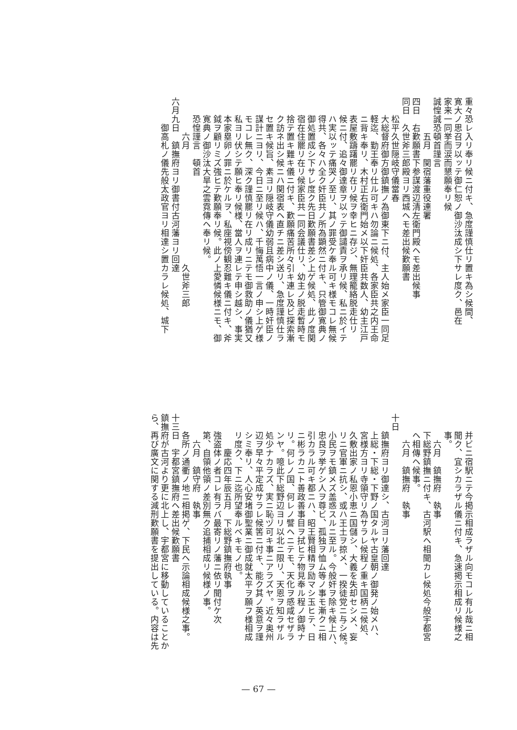重々恐レ入リ奉リ候ニ付キ、急度謹慎仕リ置キ為シ候間、
寛大ノ思召ヲ以ッテ御仁恕ノ御沙汰成シ下サレ度ク、邑在
家来一同挙而涙而懇願奉リ候
誠惶誠恐頓首謹言
　　　　五月　関宿藩重役連署
四日　右歎願書下参謀渡辺清左衛門殿ヘモ差出候事
同日　久世斧三郎殿ヨリ西城ヘモ差出候歎願書
　　松平久世隠岐守儀當春
　　大総督府御方御鎮撫ノ為御東下ニ付、主人始メ家臣一同足
　　軽迄、勤王奉リ仕ル可キハ勿論ニ候処、各家臣共之内王命
　　ニ背キ奉リ、木村正右衛門始メ以下奸臣共数人、幼主江戸
　　表屋敷躊躇罷リ在リ候ヲ幸ヒニ存ジ、無理籠絡脱走仕リ
　　候ニ付、追々御達章ヲ以ッテ御譴責ヲ承リ候、私ニ於イテ
　　ハ実以ッテ痛哭ノ至リ、其ノ罪受ケ奉ル可キ様モコレ無候
　　得共、各々ハ全ク奸臣共ノ所為顕然ニ付キ、只管御寛典ノ
　　御処置成シ下サレ度ク先日歎願書差シ上ゲ候処、此ノ度関
　　宿在住罷リ在リ候家臣共一同会議仕リ、幼主ノ脱走暫時モ
　　捨テ置キ難キ儀ニ付キ、歎願痛苦所々引キ連レ及ビ探索漸
　　ク訪ネ出シ候ニハ関宿表ヘ直チニ差シ送リ、急度謹慎仕ラ
　　セ置キ候旨、素ヨリ隠岐守儀幼弱且病中ノ儀、一時奸臣ノ
　　謀計ニヨリ、今日ニ至リ候ハ、千悔萬悟一言ノ申シ上ゲ様
　　モコレ無ク、深ク謹慎罷リ在リ成リニテモ御救助ノ儀猶又
　　私ヨリ伏シテ願ヒ奉リ候様、當人ヲ連レテ申シ越シ、事実
　　本家塁卵ノ罪ニ於ケルヲ、私座視傍観忍難キ儀ニ付キ、斧
　　鉞ヲ顧リミズ強ヒテ歎願奉リ候。此ノ上愛憐候様ニモ、御
　　寛典ノ御沙汰大旱之雲霓傳ヘ奉リ候。
　　恐惶謹言　頓首
　　　　六月　　　　　　　　　　　　　久世斧三郎
六月九日　鎮撫府ヨリ御書付古河藩ヨリ回達
　　　御高札ノ儀先般太政官ヨリ相達シ置カラレ候処、城下
　　并ビニ宿駅ニテ今掲示相成ラザル向モコレ有ル哉ニ相
　　聞ク、宜シカラザル儀ニ付キ、急速掲示相成リ候様之
　　事。
　　　六月　鎮撫府　執事
　　下総野鎮撫ニ付キ、古河駅ヘ相聞カレ候処今般宇都宮
　　ヘ相傳ヘ候事。
　　　六月　鎮撫府　執事
十日
　　鎮撫府ヨリ御達シ、古河ヨリ藩回達
　　上総・下総・下野ノ国タルヤ古皇朝ノ御発ノ始メハ、
　　宮様方ヨリ寺領守リ為サラレ候程ノ重キ国柄ニ候処、
　　久敷出家ノ私恩小恵ニ国儲シ、大義を失却セシメ、妄
　　リニ官軍ニ抗シ、或ハ王土ヲ掠メ、一揆徒党ニ与シ候。
　　小民ヲモ鎮メズ盖惑スルニ至ル。今般奸ヲ除キ候上ハ、
　　忠良ヲ挙ゲシ人ヲ尊ビ、孤独ヲ恤ム等ノ事モ漸クニ相
　　引カラル可キ都ニハ、昭王賢相精ヲ励マシ玉ヒテ、日
　　ニ彬ラカニト善政善事目ヲ拭ヒテ物見奉ル程ノ御時ナ
　　リ。何レノ国、何レノ譬ヘニテモ、天化ヲ感咸セザラ
　　ンヤ。噫此下総野辺ヨリ以北ニ限リ、天恩ヲ知ラザル
　　処少ナカラズ、実ニ恥ヅ可キ事ニアラズヤ。近々奥州
　　辺ヲ早々平定成サラレ候筈ニ付キ、能ク其ノ英意ヲ謹
　　シミ奉リ、人心安堵御聖業ニ御成就太平ヲ願フ様相成
　　リ度ク、下ニ迄所望奉ルベキモノ也。
　　　　慶応四年辰五月　下総野鎮撫府執事
　　強盗体ノ者コレ有ラバ最寄リノ藩ニ依リ聞付ケ次
　　第、自領他領ノ差別無ク追捕相成リ候様ノ事。
　　　六月　鎮守府　執事
　　各所ノ通衢ノ地ニ相掲ゲ、下民ヘ示論相成候様之事。
十三日　宇都宮鎮撫府ヘ差出候歎願書
鎮撫府が古河より更に北上し、宇都宮に移動していることか
ら、再び廣文に関する減刑歎願書を提出している。内容は先
— 67 —